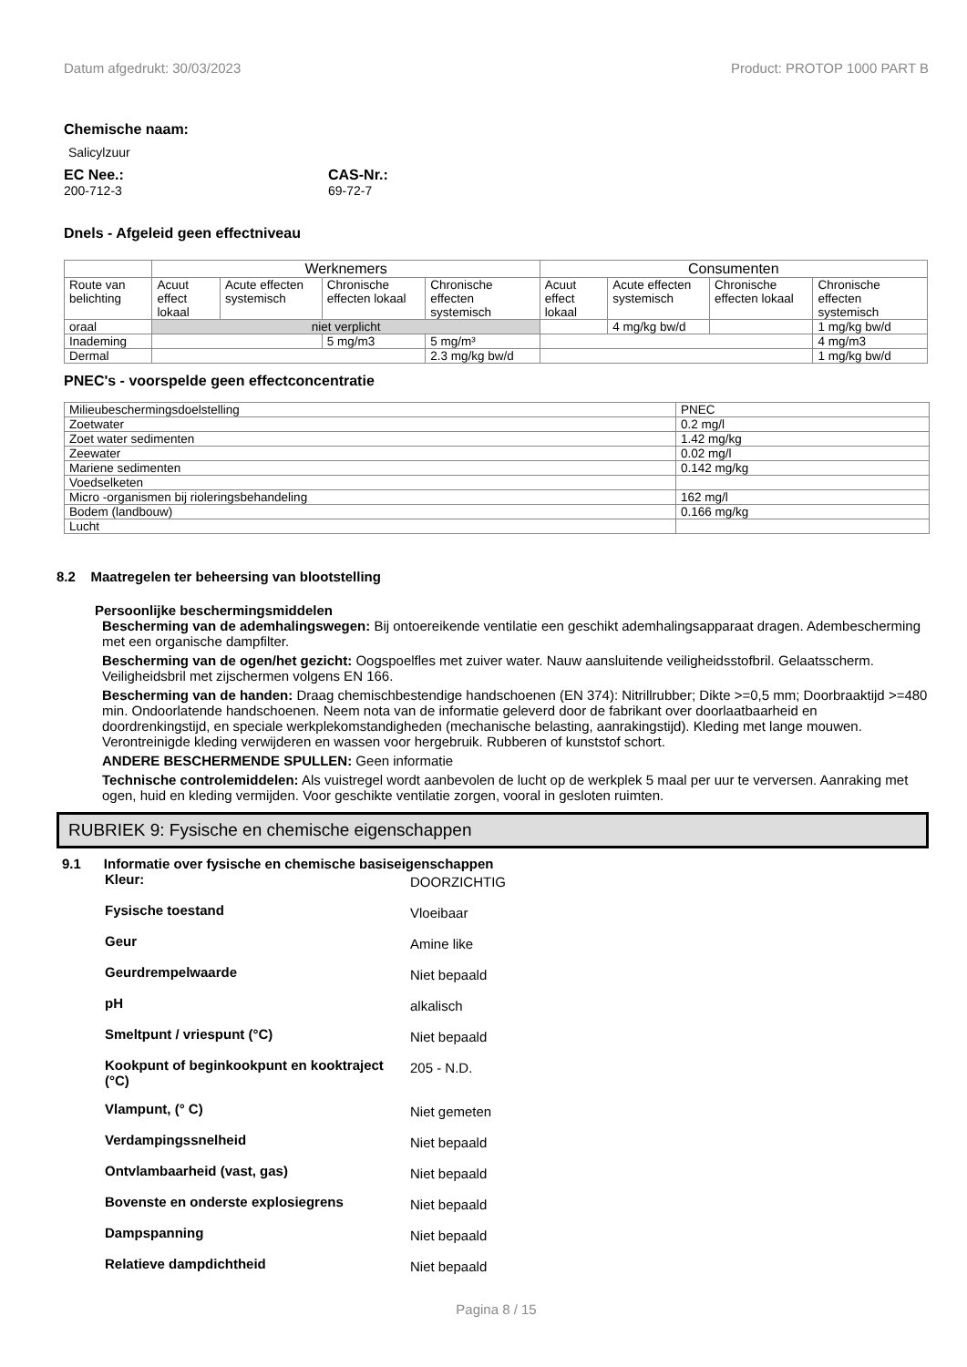Datum afgedrukt: 30/03/2023 Product: PROTOP 1000 PART B
Chemische naam:
Salicylzuur
EC Nee.:
200-712-3
CAS-Nr.:
69-72-7
Dnels - Afgeleid geen effectniveau
| | Werknemers | | | | Consumenten | | | |
| --- | --- | --- | --- | --- | --- | --- | --- | --- |
| Route van belichting | Acuut effect lokaal | Acute effecten systemisch | Chronische effecten lokaal | Chronische effecten systemisch | Acuut effect lokaal | Acute effecten systemisch | Chronische effecten lokaal | Chronische effecten systemisch |
| oraal | niet verplicht | | | | | 4 mg/kg bw/d | | 1 mg/kg bw/d |
| Inademing | | | 5 mg/m3 | 5 mg/m³ | | | | 4 mg/m3 |
| Dermal | | | | 2.3 mg/kg bw/d | | | | 1 mg/kg bw/d |
PNEC's - voorspelde geen effectconcentratie
| Milieubeschermingsdoelstelling | PNEC |
| Zoetwater | 0.2 mg/l |
| Zoet water sedimenten | 1.42 mg/kg |
| Zeewater | 0.02 mg/l |
| Mariene sedimenten | 0.142 mg/kg |
| Voedselketen | |
| Micro -organismen bij rioleringsbehandeling | 162 mg/l |
| Bodem (landbouw) | 0.166 mg/kg |
| Lucht | |
8.2 Maatregelen ter beheersing van blootstelling
Persoonlijke beschermingsmiddelen
Bescherming van de ademhalingswegen: Bij ontoereikende ventilatie een geschikt ademhalingsapparaat dragen. Adembescherming met een organische dampfilter.
Bescherming van de ogen/het gezicht: Oogspoelfles met zuiver water. Nauw aansluitende veiligheidsstofbril. Gelaatsscherm. Veiligheidsbril met zijschermen volgens EN 166.
Bescherming van de handen: Draag chemischbestendige handschoenen (EN 374): Nitrillrubber; Dikte >=0,5 mm; Doorbraaktijd >=480 min. Ondoorlatende handschoenen. Neem nota van de informatie geleverd door de fabrikant over doorlaatbaarheid en doordrenkingstijd, en speciale werkplekomstandigheden (mechanische belasting, aanrakingstijd). Kleding met lange mouwen. Verontreinigde kleding verwijderen en wassen voor hergebruik. Rubberen of kunststof schort.
ANDERE BESCHERMENDE SPULLEN: Geen informatie
Technische controlemiddelen: Als vuistregel wordt aanbevolen de lucht op de werkplek 5 maal per uur te verversen. Aanraking met ogen, huid en kleding vermijden. Voor geschikte ventilatie zorgen, vooral in gesloten ruimten.
RUBRIEK 9: Fysische en chemische eigenschappen
9.1 Informatie over fysische en chemische basiseigenschappen
Kleur: DOORZICHTIG
Fysische toestand Vloeibaar
Geur Amine like
Geurdrempelwaarde Niet bepaald
pH alkalisch
Smeltpunt / vriespunt (°C) Niet bepaald
Kookpunt of beginkookpunt en kooktraject (°C) 205 - N.D.
Vlampunt, (° C) Niet gemeten
Verdampingssnelheid Niet bepaald
Ontvlambaarheid (vast, gas) Niet bepaald
Bovenste en onderste explosiegrens Niet bepaald
Dampspanning Niet bepaald
Relatieve dampdichtheid Niet bepaald
Pagina 8 / 15